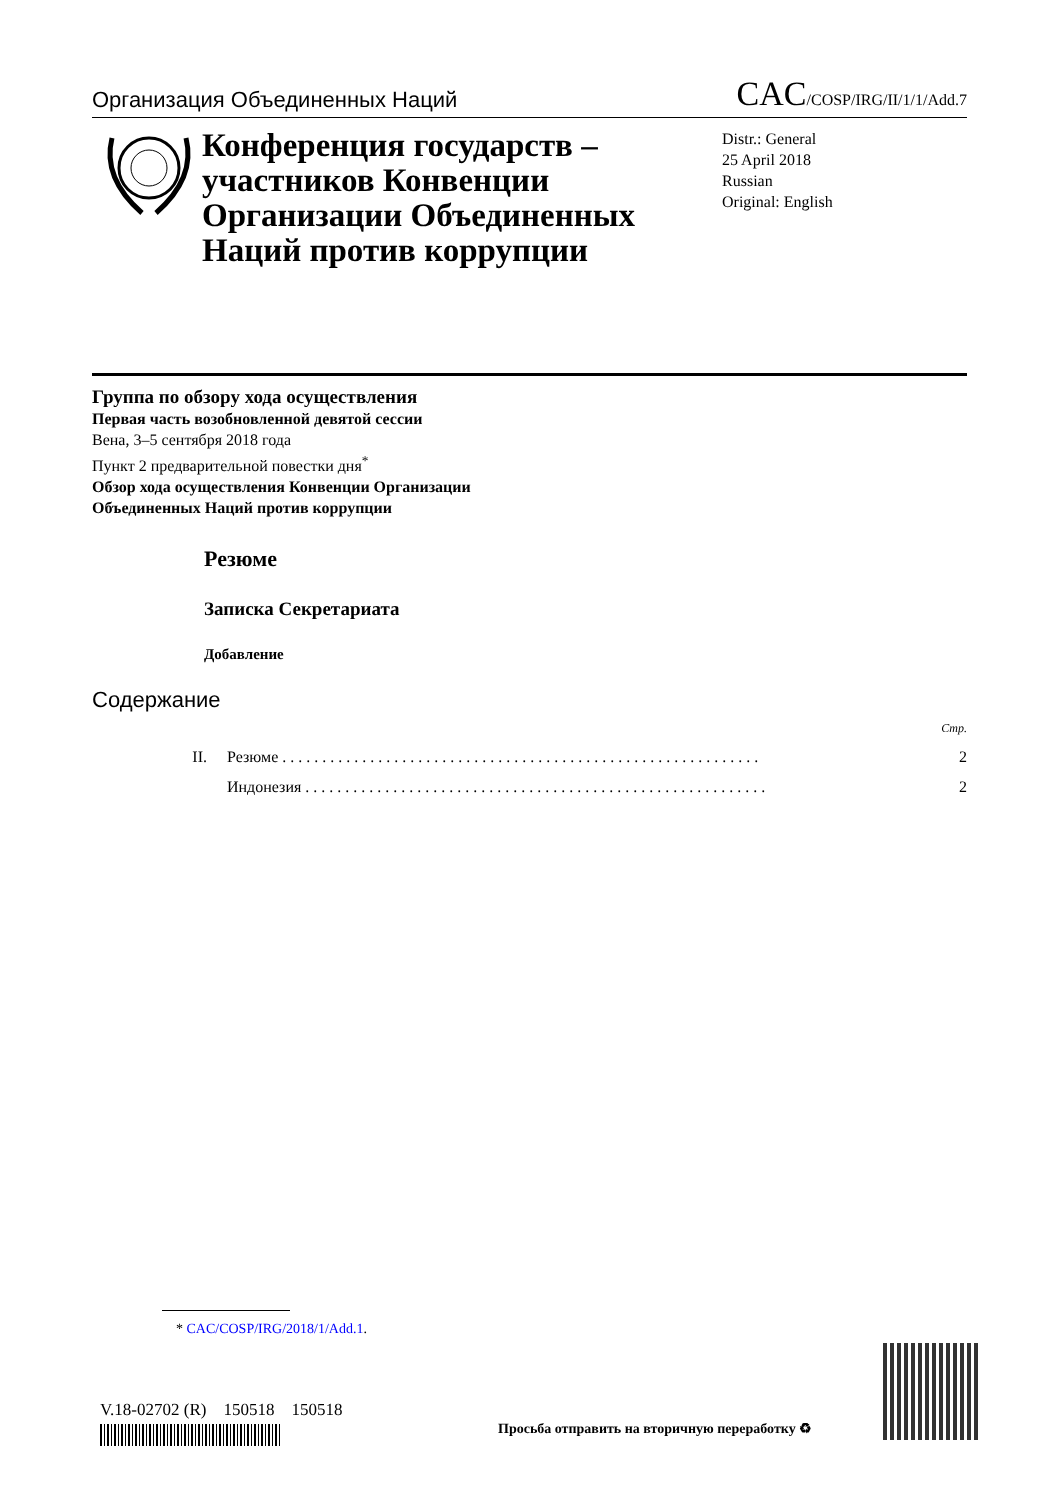Организация Объединенных Наций
CAC/COSP/IRG/II/1/1/Add.7
Конференция государств – участников Конвенции Организации Объединенных Наций против коррупции
Distr.: General
25 April 2018
Russian
Original: English
Группа по обзору хода осуществления
Первая часть возобновленной девятой сессии
Вена, 3–5 сентября 2018 года
Пункт 2 предварительной повестки дня<sup>*</sup>
Обзор хода осуществления Конвенции Организации
Объединенных Наций против коррупции
Резюме
Записка Секретариата
Добавление
Содержание
Стр.
II. Резюме . . . . . . . . . . . . . . . . . . . . . . . . . . . . . . . . . . . . . . . . . . . . . . . . . . . . . . . . . . . . 2
Индонезия . . . . . . . . . . . . . . . . . . . . . . . . . . . . . . . . . . . . . . . . . . . . . . . . . . . . . . . . . . 2
* CAC/COSP/IRG/2018/1/Add.1.
V.18-02702 (R) 150518 150518
Просьба отправить на вторичную переработку ♻